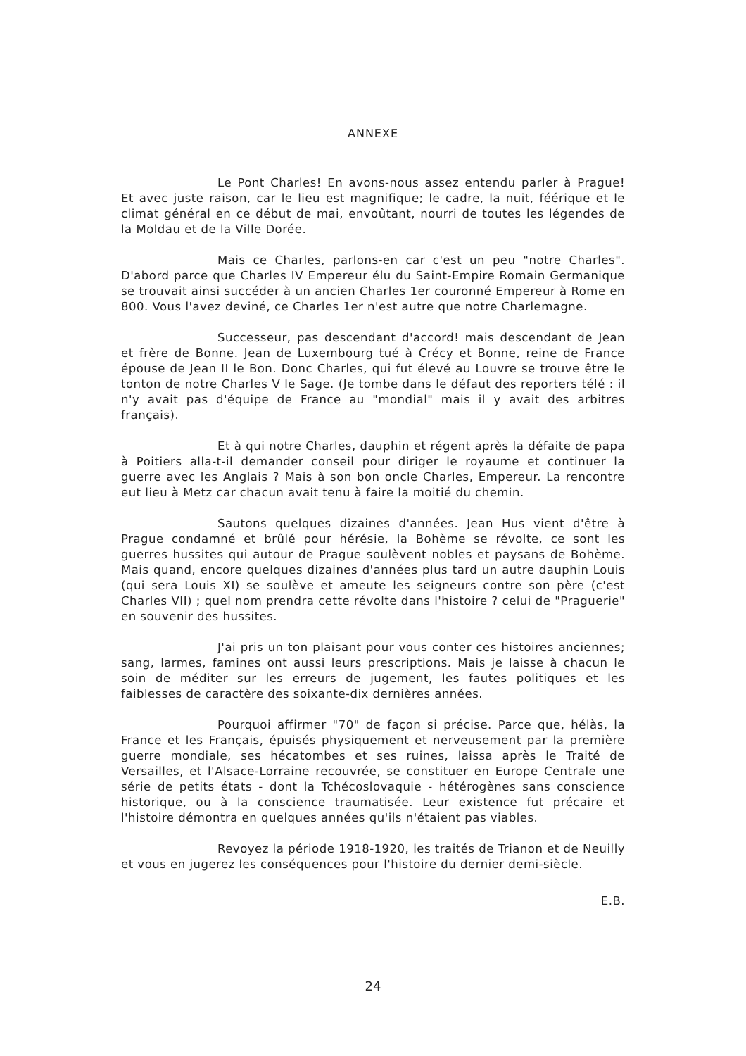ANNEXE
Le Pont Charles! En avons-nous assez entendu parler à Prague! Et avec juste raison, car le lieu est magnifique; le cadre, la nuit, féérique et le climat général en ce début de mai, envoûtant, nourri de toutes les légendes de la Moldau et de la Ville Dorée.
Mais ce Charles, parlons-en car c'est un peu "notre Charles". D'abord parce que Charles IV Empereur élu du Saint-Empire Romain Germanique se trouvait ainsi succéder à un ancien Charles 1er couronné Empereur à Rome en 800. Vous l'avez deviné, ce Charles 1er n'est autre que notre Charlemagne.
Successeur, pas descendant d'accord! mais descendant de Jean et frère de Bonne. Jean de Luxembourg tué à Crécy et Bonne, reine de France épouse de Jean II le Bon. Donc Charles, qui fut élevé au Louvre se trouve être le tonton de notre Charles V le Sage. (Je tombe dans le défaut des reporters télé : il n'y avait pas d'équipe de France au "mondial" mais il y avait des arbitres français).
Et à qui notre Charles, dauphin et régent après la défaite de papa à Poitiers alla-t-il demander conseil pour diriger le royaume et continuer la guerre avec les Anglais ? Mais à son bon oncle Charles, Empereur. La rencontre eut lieu à Metz car chacun avait tenu à faire la moitié du chemin.
Sautons quelques dizaines d'années. Jean Hus vient d'être à Prague condamné et brûlé pour hérésie, la Bohème se révolte, ce sont les guerres hussites qui autour de Prague soulèvent nobles et paysans de Bohème. Mais quand, encore quelques dizaines d'années plus tard un autre dauphin Louis (qui sera Louis XI) se soulève et ameute les seigneurs contre son père (c'est Charles VII) ; quel nom prendra cette révolte dans l'histoire ? celui de "Praguerie" en souvenir des hussites.
J'ai pris un ton plaisant pour vous conter ces histoires anciennes; sang, larmes, famines ont aussi leurs prescriptions. Mais je laisse à chacun le soin de méditer sur les erreurs de jugement, les fautes politiques et les faiblesses de caractère des soixante-dix dernières années.
Pourquoi affirmer "70" de façon si précise. Parce que, hélàs, la France et les Français, épuisés physiquement et nerveusement par la première guerre mondiale, ses hécatombes et ses ruines, laissa après le Traité de Versailles, et l'Alsace-Lorraine recouvrée, se constituer en Europe Centrale une série de petits états - dont la Tchécoslovaquie - hétérogènes sans conscience historique, ou à la conscience traumatisée. Leur existence fut précaire et l'histoire démontra en quelques années qu'ils n'étaient pas viables.
Revoyez la période 1918-1920, les traités de Trianon et de Neuilly et vous en jugerez les conséquences pour l'histoire du dernier demi-siècle.
E.B.
24